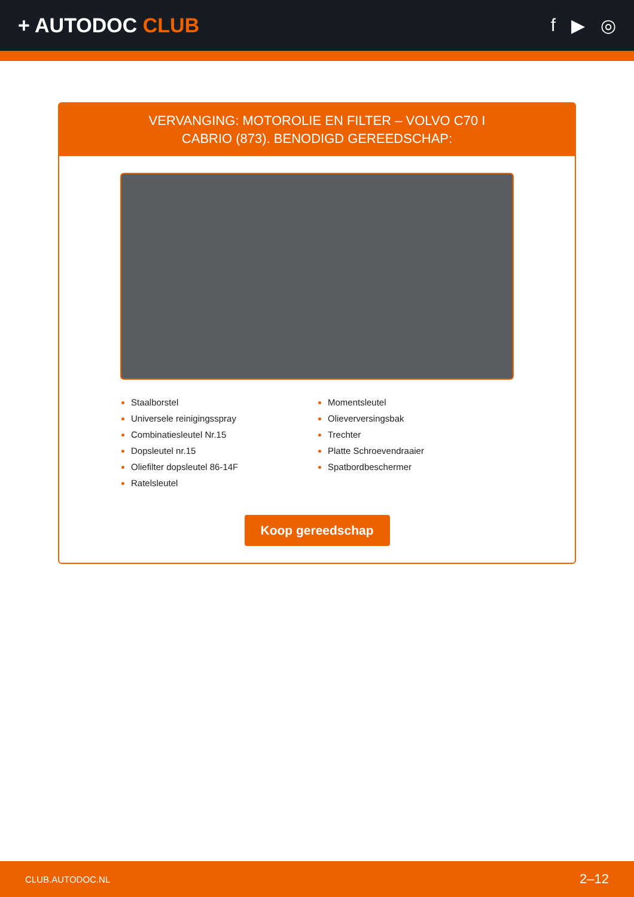+ AUTODOC CLUB f ▶ ◎
VERVANGING: MOTOROLIE EN FILTER – VOLVO C70 I
CABRIO (873). BENODIGD GEREEDSCHAP:
Staalborstel
Universele reinigingsspray
Combinatiesleutel Nr.15
Dopsleutel nr.15
Oliefilter dopsleutel 86-14F
Ratelsleutel
Momentsleutel
Olieverversingsbak
Trechter
Platte Schroevendraaier
Spatbordbeschermer
Koop gereedschap
CLUB.AUTODOC.NL 2–12